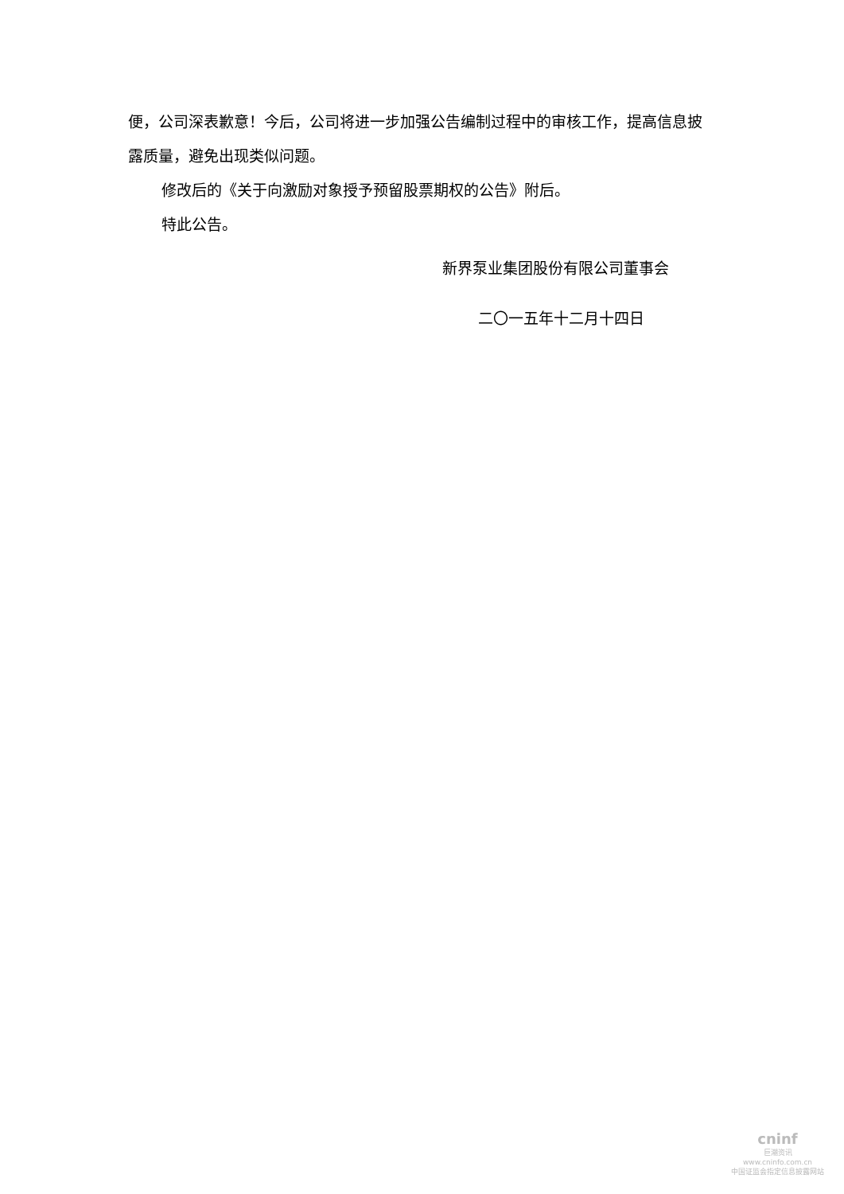便，公司深表歉意！今后，公司将进一步加强公告编制过程中的审核工作，提高信息披露质量，避免出现类似问题。
修改后的《关于向激励对象授予预留股票期权的公告》附后。
特此公告。
新界泵业集团股份有限公司董事会
二〇一五年十二月十四日
cninf
巨潮资讯
www.cninfo.com.cn
中国证监会指定信息披露网站